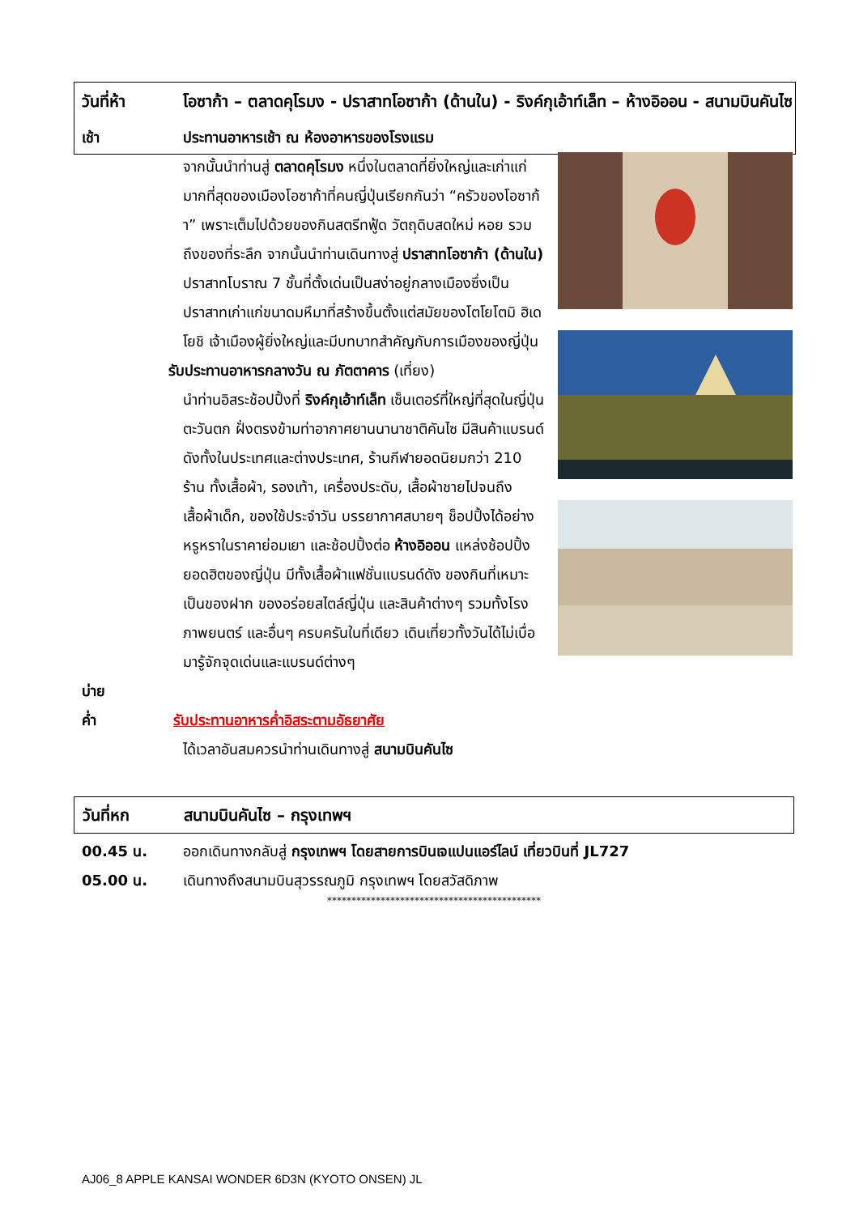วันที่ห้า โอซาก้า – ตลาดคุโรมง - ปราสาทโอซาก้า (ด้านใน) - ริงค์กุเอ้าท์เล็ท – ห้างอิออน - สนามบินคันไซ
เช้า ประทานอาหารเช้า ณ ห้องอาหารของโรงแรม
จากนั้นนำท่านสู่ ตลาดคุโรมง หนึ่งในตลาดที่ยิ่งใหญ่และเก่าแก่มากที่สุดของเมืองโอซาก้าที่คนญี่ปุ่นเรียกกันว่า “ครัวของโอซาก้า” เพราะเต็มไปด้วยของกินสตรีทฟู้ด วัตถุดิบสดใหม่ หอย รวมถึงของที่ระลึก จากนั้นนำท่านเดินทางสู่ ปราสาทโอซาก้า (ด้านใน) ปราสาทโบราณ 7 ชั้นที่ตั้งเด่นเป็นสง่าอยู่กลางเมืองซึ่งเป็นปราสาทเก่าแก่ขนาดมหึมาที่สร้างขึ้นตั้งแต่สมัยของโตโยโตมิ ฮิเดโยชิ เจ้าเมืองผู้ยิ่งใหญ่และมีบทบาทสำคัญกับการเมืองของญี่ปุ่น
รับประทานอาหารกลางวัน ณ ภัตตาคาร (เที่ยง)
นำท่านอิสระช้อปปิ้งที่ ริงค์กุเอ้าท์เล็ท เซ็นเตอร์ที่ใหญ่ที่สุดในญี่ปุ่นตะวันตก ฝั่งตรงข้ามท่าอากาศยานนานาชาติคันไซ มีสินค้าแบรนด์ดังทั้งในประเทศและต่างประเทศ, ร้านกีฬายอดนิยมกว่า 210 ร้าน ทั้งเสื้อผ้า, รองเท้า, เครื่องประดับ, เสื้อผ้าชายไปจนถึงเสื้อผ้าเด็ก, ของใช้ประจำวัน บรรยากาศสบายๆ ช็อปปิ้งได้อย่างหรูหราในราคาย่อมเยา และช้อปปิ้งต่อ ห้างอิออน แหล่งช้อปปิ้งยอดฮิตของญี่ปุ่น มีทั้งเสื้อผ้าแฟชั่นแบรนด์ดัง ของกินที่เหมาะเป็นของฝาก ของอร่อยสไตล์ญี่ปุ่น และสินค้าต่างๆ รวมทั้งโรงภาพยนตร์ และอื่นๆ ครบครันในที่เดียว เดินเที่ยวทั้งวันได้ไม่เบื่อ มารู้จักจุดเด่นและแบรนด์ต่างๆ
บ่าย
ค่ำ รับประทานอาหารค่ำอิสระตามอัธยาศัย
ได้เวลาอันสมควรนำท่านเดินทางสู่ สนามบินคันไซ
วันที่หก สนามบินคันไซ – กรุงเทพฯ
00.45 น. ออกเดินทางกลับสู่ กรุงเทพฯ โดยสายการบินเจแปนแอร์ไลน์ เที่ยวบินที่ JL727
05.00 น. เดินทางถึงสนามบินสุวรรณภูมิ กรุงเทพฯ โดยสวัสดิภาพ
********************************************
AJ06_8 APPLE KANSAI WONDER 6D3N (KYOTO ONSEN) JL